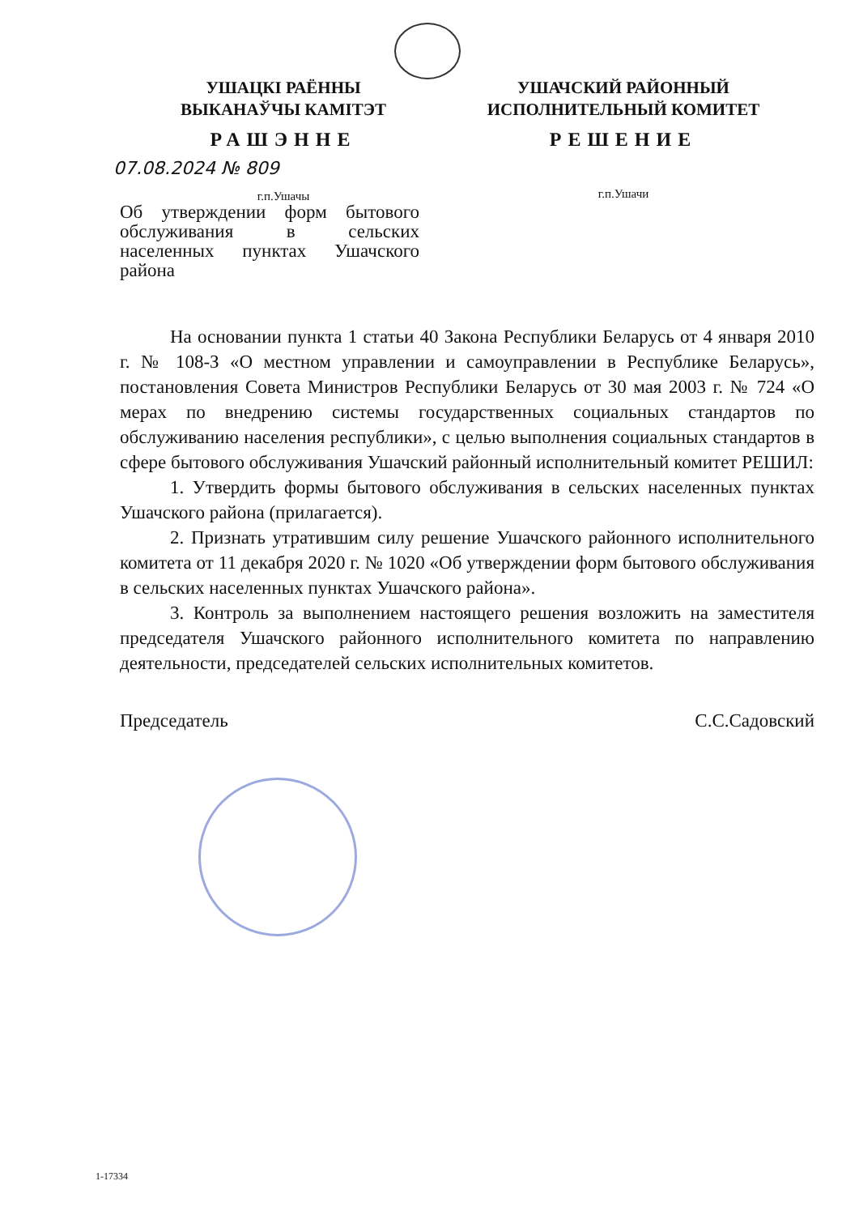УШАЦКІ РАЁННЫ
ВЫКАНАЎЧЫ КАМІТЭТ
РАШЭННЕ
07.08.2024 № 809
г.п.Ушачы
УШАЧСКИЙ РАЙОННЫЙ
ИСПОЛНИТЕЛЬНЫЙ КОМИТЕТ
РЕШЕНИЕ
г.п.Ушачи
Об утверждении форм бытового обслуживания в сельских населенных пунктах Ушачского района
На основании пункта 1 статьи 40 Закона Республики Беларусь от 4 января 2010 г. № 108-З «О местном управлении и самоуправлении в Республике Беларусь», постановления Совета Министров Республики Беларусь от 30 мая 2003 г. № 724 «О мерах по внедрению системы государственных социальных стандартов по обслуживанию населения республики», с целью выполнения социальных стандартов в сфере бытового обслуживания Ушачский районный исполнительный комитет РЕШИЛ:
1. Утвердить формы бытового обслуживания в сельских населенных пунктах Ушачского района (прилагается).
2. Признать утратившим силу решение Ушачского районного исполнительного комитета от 11 декабря 2020 г. № 1020 «Об утверждении форм бытового обслуживания в сельских населенных пунктах Ушачского района».
3. Контроль за выполнением настоящего решения возложить на заместителя председателя Ушачского районного исполнительного комитета по направлению деятельности, председателей сельских исполнительных комитетов.
Председатель С.С.Садовский
1-17334